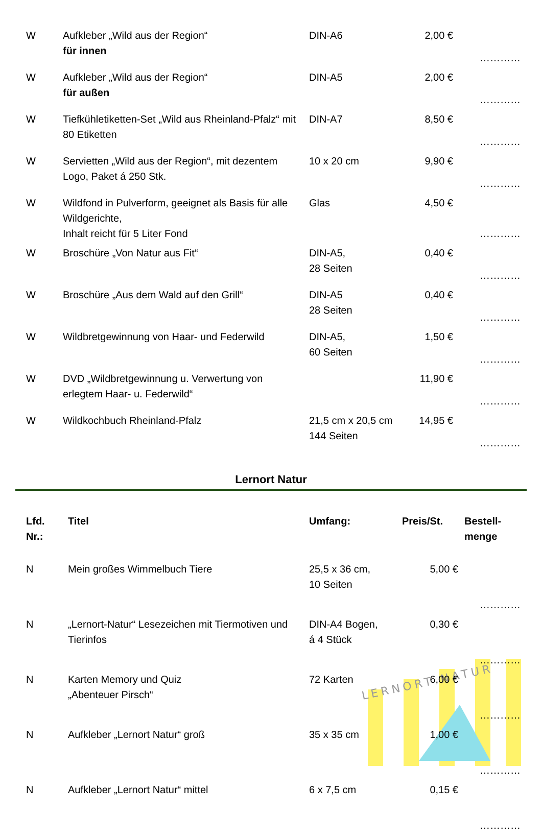| W | Aufkleber „Wild aus der Region“ für innen | DIN-A6 | 2,00 € | ………… |
| W | Aufkleber „Wild aus der Region“ für außen | DIN-A5 | 2,00 € | ………… |
| W | Tiefkühletiketten-Set „Wild aus Rheinland-Pfalz“ mit 80 Etiketten | DIN-A7 | 8,50 € | ………… |
| W | Servietten „Wild aus der Region“, mit dezentem Logo, Paket á 250 Stk. | 10 x 20 cm | 9,90 € | ………… |
| W | Wildfond in Pulverform, geeignet als Basis für alle Wildgerichte, Inhalt reicht für 5 Liter Fond | Glas | 4,50 € | ………… |
| W | Broschüre „Von Natur aus Fit“ | DIN-A5, 28 Seiten | 0,40 € | ………… |
| W | Broschüre „Aus dem Wald auf den Grill“ | DIN-A5 28 Seiten | 0,40 € | ………… |
| W | Wildbretgewinnung von Haar- und Federwild | DIN-A5, 60 Seiten | 1,50 € | ………… |
| W | DVD „Wildbretgewinnung u. Verwertung von erlegtem Haar- u. Federwild“ | | 11,90 € | ………… |
| W | Wildkochbuch Rheinland-Pfalz | 21,5 cm x 20,5 cm 144 Seiten | 14,95 € | ………… |
Lernort Natur
| Lfd. Nr.: | Titel | Umfang: | Preis/St. | Bestell- menge |
| --- | --- | --- | --- | --- |
| N | Mein großes Wimmelbuch Tiere | 25,5 x 36 cm, 10 Seiten | 5,00 € | ………… |
| N | „Lernort-Natur“ Lesezeichen mit Tiermotiven und Tierinfos | DIN-A4 Bogen, á 4 Stück | 0,30 € | ………… |
| N | Karten Memory und Quiz „Abenteuer Pirsch“ | 72 Karten | 6,00 € | ………… |
| N | Aufkleber „Lernort Natur“ groß | 35 x 35 cm | 1,00 € | ………… |
| N | Aufkleber „Lernort Natur“ mittel | 6 x 7,5 cm | 0,15 € | ………… |
LERNORT NATUR